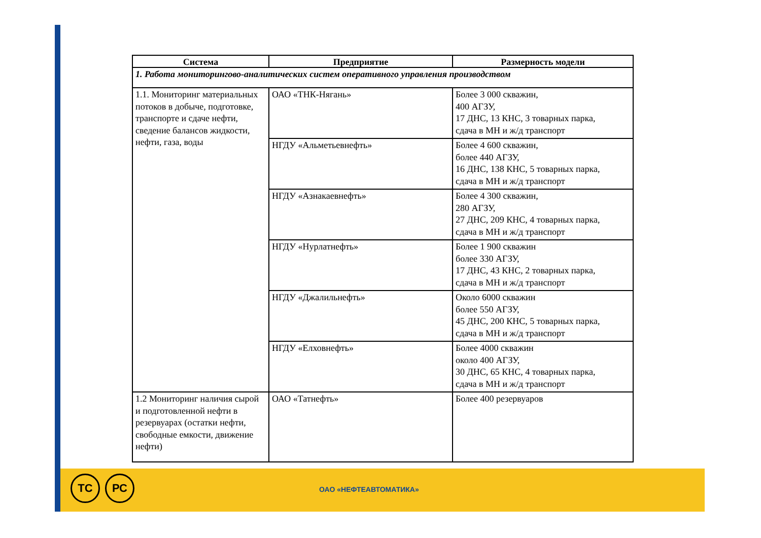| Система | Предприятие | Размерность модели |
| --- | --- | --- |
| 1. Работа мониторингово-аналитических систем оперативного управления производством | | |
| 1.1. Мониторинг материальных потоков в добыче, подготовке, транспорте и сдаче нефти, сведение балансов жидкости, нефти, газа, воды | ОАО «ТНК-Нягань» | Более 3 000 скважин, 400 АГЗУ, 17 ДНС, 13 КНС, 3 товарных парка, сдача в МН и ж/д транспорт |
| | НГДУ «Альметьевнефть» | Более 4 600 скважин, более 440 АГЗУ, 16 ДНС, 138 КНС, 5 товарных парка, сдача в МН и ж/д транспорт |
| | НГДУ «Азнакаевнефть» | Более 4 300 скважин, 280 АГЗУ, 27 ДНС, 209 КНС, 4 товарных парка, сдача в МН и ж/д транспорт |
| | НГДУ «Нурлатнефть» | Более 1 900 скважин более 330 АГЗУ, 17 ДНС, 43 КНС, 2 товарных парка, сдача в МН и ж/д транспорт |
| | НГДУ «Джалильнефть» | Около 6000 скважин более 550 АГЗУ, 45 ДНС, 200 КНС, 5 товарных парка, сдача в МН и ж/д транспорт |
| | НГДУ «Елховнефть» | Более 4000 скважин около 400 АГЗУ, 30 ДНС, 65 КНС, 4 товарных парка, сдача в МН и ж/д транспорт |
| 1.2 Мониторинг наличия сырой и подготовленной нефти в резервуарах (остатки нефти, свободные емкости, движение нефти) | ОАО «Татнефть» | Более 400 резервуаров |
ТС РС
ОАО «НЕФТЕАВТОМАТИКА»